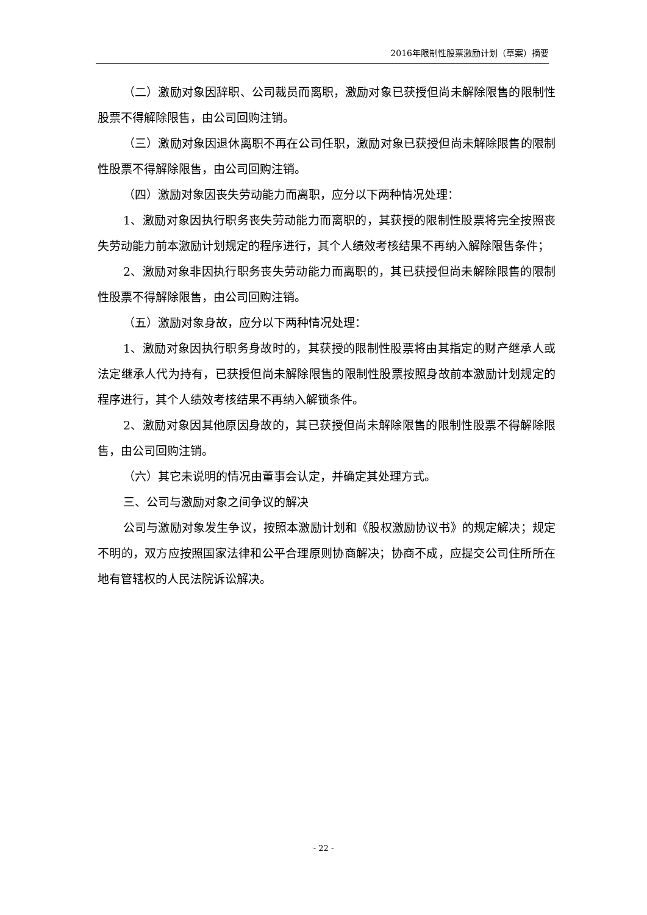2016年限制性股票激励计划（草案）摘要
（二）激励对象因辞职、公司裁员而离职，激励对象已获授但尚未解除限售的限制性股票不得解除限售，由公司回购注销。
（三）激励对象因退休离职不再在公司任职，激励对象已获授但尚未解除限售的限制性股票不得解除限售，由公司回购注销。
（四）激励对象因丧失劳动能力而离职，应分以下两种情况处理：
1、激励对象因执行职务丧失劳动能力而离职的，其获授的限制性股票将完全按照丧失劳动能力前本激励计划规定的程序进行，其个人绩效考核结果不再纳入解除限售条件；
2、激励对象非因执行职务丧失劳动能力而离职的，其已获授但尚未解除限售的限制性股票不得解除限售，由公司回购注销。
（五）激励对象身故，应分以下两种情况处理：
1、激励对象因执行职务身故时的，其获授的限制性股票将由其指定的财产继承人或法定继承人代为持有，已获授但尚未解除限售的限制性股票按照身故前本激励计划规定的程序进行，其个人绩效考核结果不再纳入解锁条件。
2、激励对象因其他原因身故的，其已获授但尚未解除限售的限制性股票不得解除限售，由公司回购注销。
（六）其它未说明的情况由董事会认定，并确定其处理方式。
三、公司与激励对象之间争议的解决
公司与激励对象发生争议，按照本激励计划和《股权激励协议书》的规定解决；规定不明的，双方应按照国家法律和公平合理原则协商解决；协商不成，应提交公司住所所在地有管辖权的人民法院诉讼解决。
- 22 -